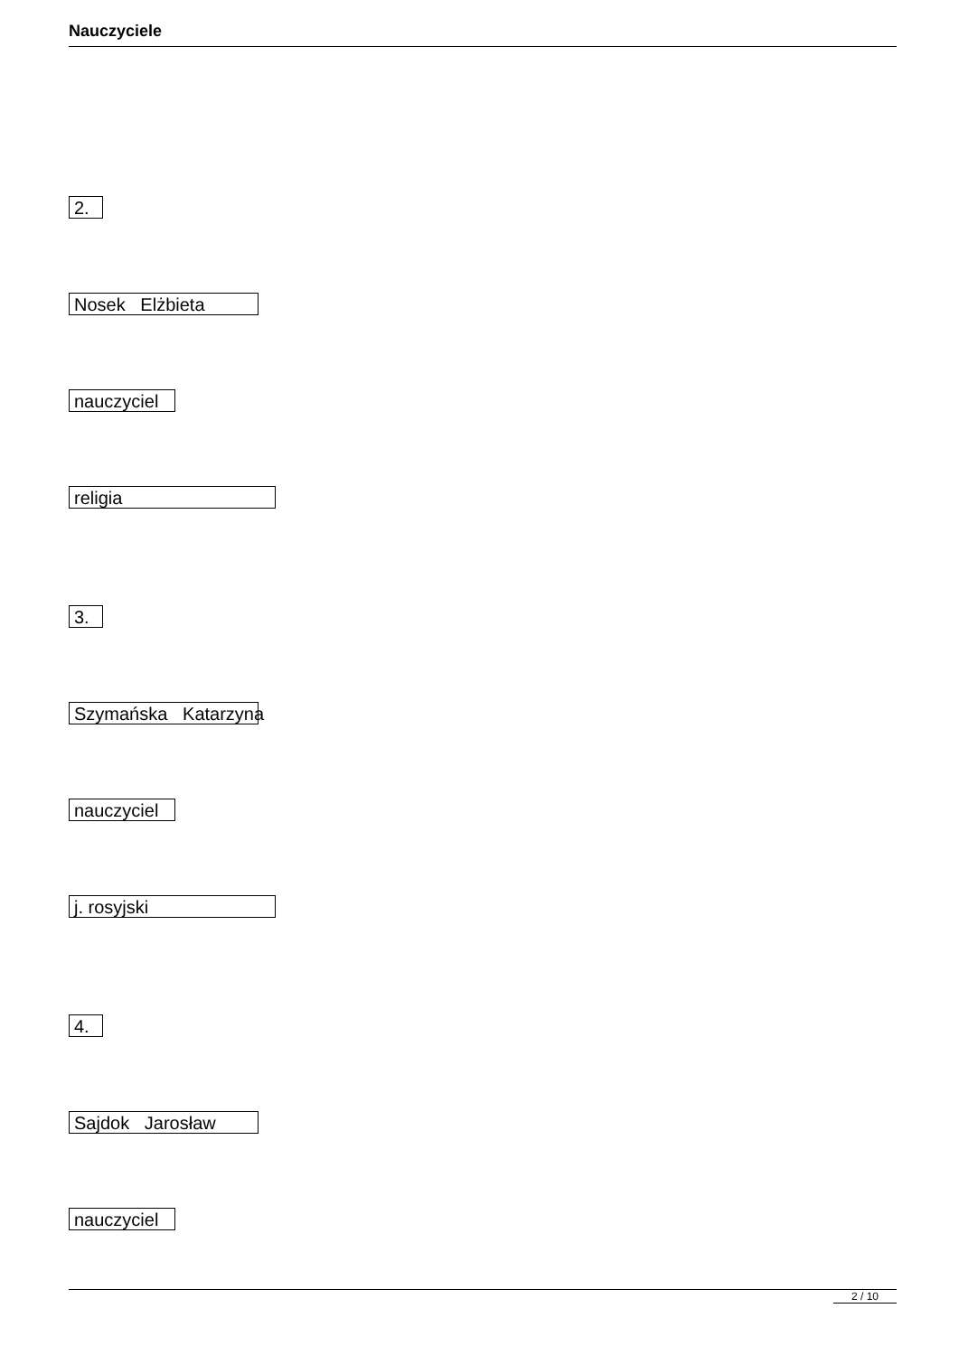Nauczyciele
2.
Nosek Elżbieta
nauczyciel
religia
3.
Szymańska Katarzyna
nauczyciel
j. rosyjski
4.
Sajdok Jarosław
nauczyciel
2 / 10